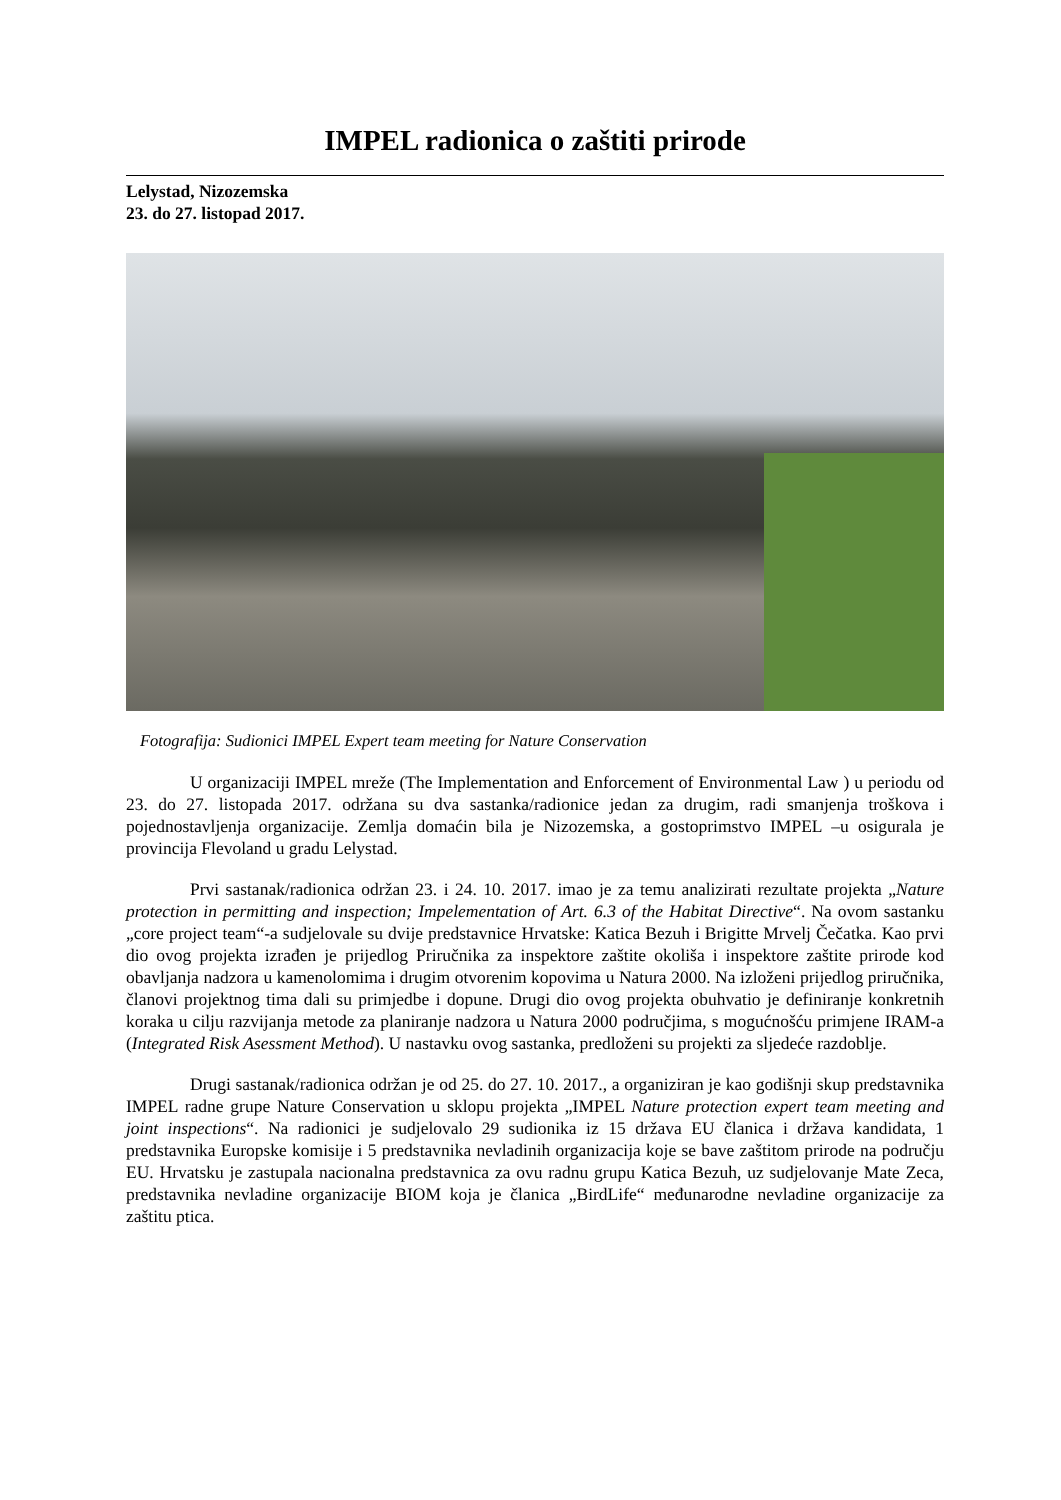IMPEL radionica o zaštiti prirode
Lelystad, Nizozemska
23. do 27. listopad 2017.
Fotografija: Sudionici IMPEL Expert team meeting for Nature Conservation
U organizaciji IMPEL mreže (The Implementation and Enforcement of Environmental Law ) u periodu od 23. do 27. listopada 2017. održana su dva sastanka/radionice jedan za drugim, radi smanjenja troškova i pojednostavljenja organizacije. Zemlja domaćin bila je Nizozemska, a gostoprimstvo IMPEL –u osigurala je provincija Flevoland u gradu Lelystad.
Prvi sastanak/radionica održan 23. i 24. 10. 2017. imao je za temu analizirati rezultate projekta „Nature protection in permitting and inspection; Impelementation of Art. 6.3 of the Habitat Directive“. Na ovom sastanku „core project team“-a sudjelovale su dvije predstavnice Hrvatske: Katica Bezuh i Brigitte Mrvelj Čečatka. Kao prvi dio ovog projekta izrađen je prijedlog Priručnika za inspektore zaštite okoliša i inspektore zaštite prirode kod obavljanja nadzora u kamenolomima i drugim otvorenim kopovima u Natura 2000. Na izloženi prijedlog priručnika, članovi projektnog tima dali su primjedbe i dopune. Drugi dio ovog projekta obuhvatio je definiranje konkretnih koraka u cilju razvijanja metode za planiranje nadzora u Natura 2000 područjima, s mogućnošću primjene IRAM-a (Integrated Risk Asessment Method). U nastavku ovog sastanka, predloženi su projekti za sljedeće razdoblje.
Drugi sastanak/radionica održan je od 25. do 27. 10. 2017., a organiziran je kao godišnji skup predstavnika IMPEL radne grupe Nature Conservation u sklopu projekta „IMPEL Nature protection expert team meeting and joint inspections“. Na radionici je sudjelovalo 29 sudionika iz 15 država EU članica i država kandidata, 1 predstavnika Europske komisije i 5 predstavnika nevladinih organizacija koje se bave zaštitom prirode na području EU. Hrvatsku je zastupala nacionalna predstavnica za ovu radnu grupu Katica Bezuh, uz sudjelovanje Mate Zeca, predstavnika nevladine organizacije BIOM koja je članica „BirdLife“ međunarodne nevladine organizacije za zaštitu ptica.